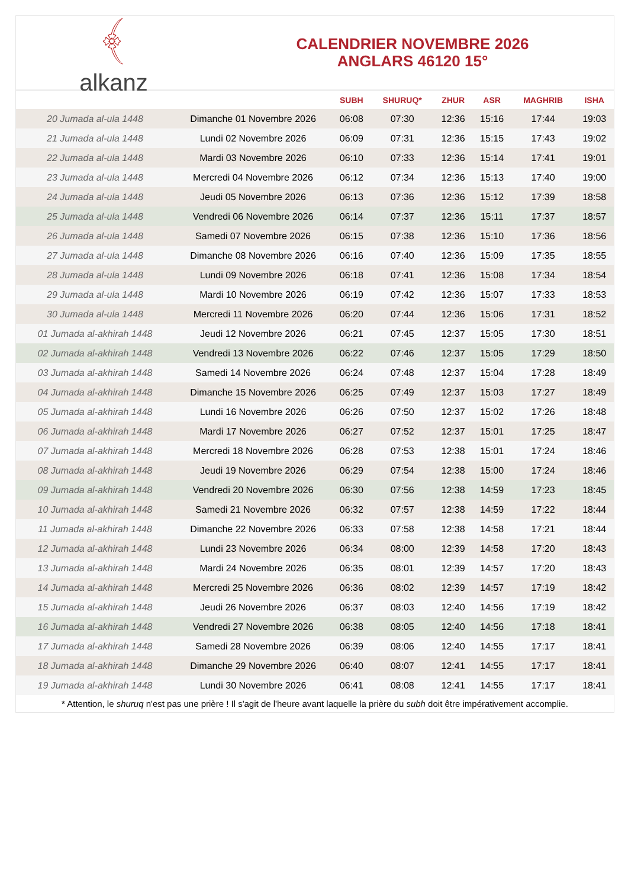﴾
alkanz
CALENDRIER NOVEMBRE 2026
ANGLARS 46120 15°
| | | SUBH | SHURUQ* | ZHUR | ASR | MAGHRIB | ISHA |
| --- | --- | --- | --- | --- | --- | --- | --- |
| 20 Jumada al-ula 1448 | Dimanche 01 Novembre 2026 | 06:08 | 07:30 | 12:36 | 15:16 | 17:44 | 19:03 |
| 21 Jumada al-ula 1448 | Lundi 02 Novembre 2026 | 06:09 | 07:31 | 12:36 | 15:15 | 17:43 | 19:02 |
| 22 Jumada al-ula 1448 | Mardi 03 Novembre 2026 | 06:10 | 07:33 | 12:36 | 15:14 | 17:41 | 19:01 |
| 23 Jumada al-ula 1448 | Mercredi 04 Novembre 2026 | 06:12 | 07:34 | 12:36 | 15:13 | 17:40 | 19:00 |
| 24 Jumada al-ula 1448 | Jeudi 05 Novembre 2026 | 06:13 | 07:36 | 12:36 | 15:12 | 17:39 | 18:58 |
| 25 Jumada al-ula 1448 | Vendredi 06 Novembre 2026 | 06:14 | 07:37 | 12:36 | 15:11 | 17:37 | 18:57 |
| 26 Jumada al-ula 1448 | Samedi 07 Novembre 2026 | 06:15 | 07:38 | 12:36 | 15:10 | 17:36 | 18:56 |
| 27 Jumada al-ula 1448 | Dimanche 08 Novembre 2026 | 06:16 | 07:40 | 12:36 | 15:09 | 17:35 | 18:55 |
| 28 Jumada al-ula 1448 | Lundi 09 Novembre 2026 | 06:18 | 07:41 | 12:36 | 15:08 | 17:34 | 18:54 |
| 29 Jumada al-ula 1448 | Mardi 10 Novembre 2026 | 06:19 | 07:42 | 12:36 | 15:07 | 17:33 | 18:53 |
| 30 Jumada al-ula 1448 | Mercredi 11 Novembre 2026 | 06:20 | 07:44 | 12:36 | 15:06 | 17:31 | 18:52 |
| 01 Jumada al-akhirah 1448 | Jeudi 12 Novembre 2026 | 06:21 | 07:45 | 12:37 | 15:05 | 17:30 | 18:51 |
| 02 Jumada al-akhirah 1448 | Vendredi 13 Novembre 2026 | 06:22 | 07:46 | 12:37 | 15:05 | 17:29 | 18:50 |
| 03 Jumada al-akhirah 1448 | Samedi 14 Novembre 2026 | 06:24 | 07:48 | 12:37 | 15:04 | 17:28 | 18:49 |
| 04 Jumada al-akhirah 1448 | Dimanche 15 Novembre 2026 | 06:25 | 07:49 | 12:37 | 15:03 | 17:27 | 18:49 |
| 05 Jumada al-akhirah 1448 | Lundi 16 Novembre 2026 | 06:26 | 07:50 | 12:37 | 15:02 | 17:26 | 18:48 |
| 06 Jumada al-akhirah 1448 | Mardi 17 Novembre 2026 | 06:27 | 07:52 | 12:37 | 15:01 | 17:25 | 18:47 |
| 07 Jumada al-akhirah 1448 | Mercredi 18 Novembre 2026 | 06:28 | 07:53 | 12:38 | 15:01 | 17:24 | 18:46 |
| 08 Jumada al-akhirah 1448 | Jeudi 19 Novembre 2026 | 06:29 | 07:54 | 12:38 | 15:00 | 17:24 | 18:46 |
| 09 Jumada al-akhirah 1448 | Vendredi 20 Novembre 2026 | 06:30 | 07:56 | 12:38 | 14:59 | 17:23 | 18:45 |
| 10 Jumada al-akhirah 1448 | Samedi 21 Novembre 2026 | 06:32 | 07:57 | 12:38 | 14:59 | 17:22 | 18:44 |
| 11 Jumada al-akhirah 1448 | Dimanche 22 Novembre 2026 | 06:33 | 07:58 | 12:38 | 14:58 | 17:21 | 18:44 |
| 12 Jumada al-akhirah 1448 | Lundi 23 Novembre 2026 | 06:34 | 08:00 | 12:39 | 14:58 | 17:20 | 18:43 |
| 13 Jumada al-akhirah 1448 | Mardi 24 Novembre 2026 | 06:35 | 08:01 | 12:39 | 14:57 | 17:20 | 18:43 |
| 14 Jumada al-akhirah 1448 | Mercredi 25 Novembre 2026 | 06:36 | 08:02 | 12:39 | 14:57 | 17:19 | 18:42 |
| 15 Jumada al-akhirah 1448 | Jeudi 26 Novembre 2026 | 06:37 | 08:03 | 12:40 | 14:56 | 17:19 | 18:42 |
| 16 Jumada al-akhirah 1448 | Vendredi 27 Novembre 2026 | 06:38 | 08:05 | 12:40 | 14:56 | 17:18 | 18:41 |
| 17 Jumada al-akhirah 1448 | Samedi 28 Novembre 2026 | 06:39 | 08:06 | 12:40 | 14:55 | 17:17 | 18:41 |
| 18 Jumada al-akhirah 1448 | Dimanche 29 Novembre 2026 | 06:40 | 08:07 | 12:41 | 14:55 | 17:17 | 18:41 |
| 19 Jumada al-akhirah 1448 | Lundi 30 Novembre 2026 | 06:41 | 08:08 | 12:41 | 14:55 | 17:17 | 18:41 |
* Attention, le shuruq n'est pas une prière ! Il s'agit de l'heure avant laquelle la prière du subh doit être impérativement accomplie.